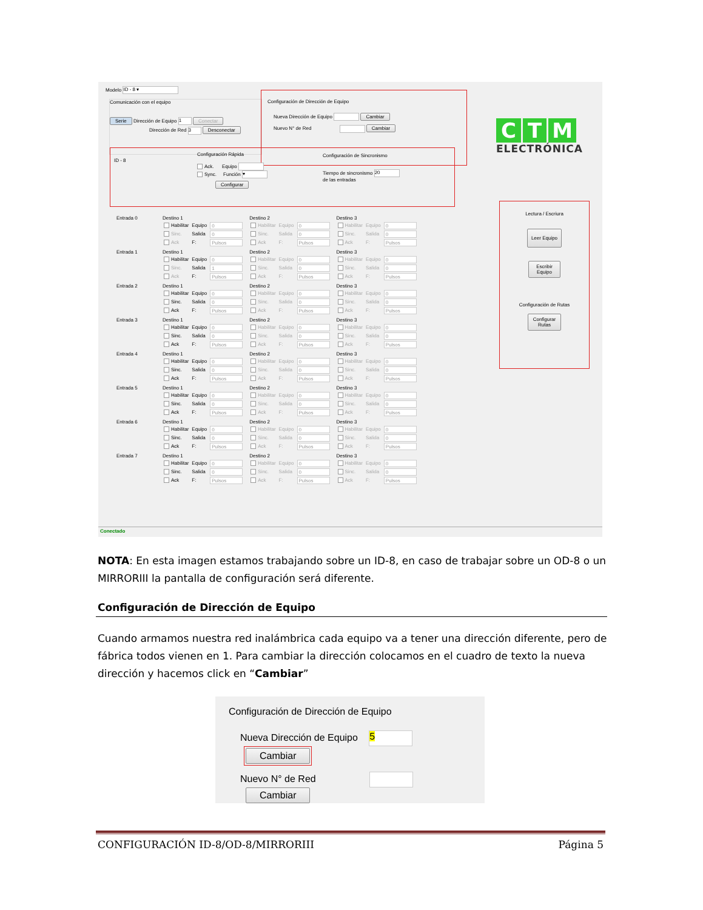Modelo ID - 8 ▾
Comunicación con el equipo
Serie Dirección de Equipo 1 Conectar
Dirección de Red 3 Desconectar
Configuración de Dirección de Equipo
Nueva Dirección de Equipo Cambiar
Nuevo N° de Red Cambiar
ID - 8
Configuración Rápida
Ack. Equipo
Sync. Función ▾
Configurar
Configuración de Sincronismo
Tiempo de sincronismo 20
de las entradas
| Entrada 0 | Destino 1 / Habilitar / Equipo / 0 / / Sinc. / Salida / 0 / / Ack / F: / Pulsos / | Destino 2 / Habilitar / Equipo / 0 / / Sinc. / Salida / 0 / / Ack / F: / Pulsos / | Destino 3 / Habilitar / Equipo / 0 / / Sinc. / Salida / 0 / / Ack / F: / Pulsos / |
| Entrada 1 | Destino 1 / Habilitar / Equipo / 0 / / Sinc. / Salida / 1 / / Ack / F: / Pulsos / | Destino 2 / Habilitar / Equipo / 0 / / Sinc. / Salida / 0 / / Ack / F: / Pulsos / | Destino 3 / Habilitar / Equipo / 0 / / Sinc. / Salida / 0 / / Ack / F: / Pulsos / |
| Entrada 2 | Destino 1 / Habilitar / Equipo / 0 / / Sinc. / Salida / 0 / / Ack / F: / Pulsos / | Destino 2 / Habilitar / Equipo / 0 / / Sinc. / Salida / 0 / / Ack / F: / Pulsos / | Destino 3 / Habilitar / Equipo / 0 / / Sinc. / Salida / 0 / / Ack / F: / Pulsos / |
| Entrada 3 | Destino 1 / Habilitar / Equipo / 0 / / Sinc. / Salida / 0 / / Ack / F: / Pulsos / | Destino 2 / Habilitar / Equipo / 0 / / Sinc. / Salida / 0 / / Ack / F: / Pulsos / | Destino 3 / Habilitar / Equipo / 0 / / Sinc. / Salida / 0 / / Ack / F: / Pulsos / |
| Entrada 4 | Destino 1 / Habilitar / Equipo / 0 / / Sinc. / Salida / 0 / / Ack / F: / Pulsos / | Destino 2 / Habilitar / Equipo / 0 / / Sinc. / Salida / 0 / / Ack / F: / Pulsos / | Destino 3 / Habilitar / Equipo / 0 / / Sinc. / Salida / 0 / / Ack / F: / Pulsos / |
| Entrada 5 | Destino 1 / Habilitar / Equipo / 0 / / Sinc. / Salida / 0 / / Ack / F: / Pulsos / | Destino 2 / Habilitar / Equipo / 0 / / Sinc. / Salida / 0 / / Ack / F: / Pulsos / | Destino 3 / Habilitar / Equipo / 0 / / Sinc. / Salida / 0 / / Ack / F: / Pulsos / |
| Entrada 6 | Destino 1 / Habilitar / Equipo / 0 / / Sinc. / Salida / 0 / / Ack / F: / Pulsos / | Destino 2 / Habilitar / Equipo / 0 / / Sinc. / Salida / 0 / / Ack / F: / Pulsos / | Destino 3 / Habilitar / Equipo / 0 / / Sinc. / Salida / 0 / / Ack / F: / Pulsos / |
| Entrada 7 | Destino 1 / Habilitar / Equipo / 0 / / Sinc. / Salida / 0 / / Ack / F: / Pulsos / | Destino 2 / Habilitar / Equipo / 0 / / Sinc. / Salida / 0 / / Ack / F: / Pulsos / | Destino 3 / Habilitar / Equipo / 0 / / Sinc. / Salida / 0 / / Ack / F: / Pulsos / |
C T M
ELECTRÓNICA
Lectura / Escriura
Leer Equipo
Escribir
Equipo
Configuración de Rutas
Configurar
Rutas
Conectado
NOTA: En esta imagen estamos trabajando sobre un ID-8, en caso de trabajar sobre un OD-8 o un MIRRORIII la pantalla de configuración será diferente.
Configuración de Dirección de Equipo
Cuando armamos nuestra red inalámbrica cada equipo va a tener una dirección diferente, pero de fábrica todos vienen en 1. Para cambiar la dirección colocamos en el cuadro de texto la nueva dirección y hacemos click en “Cambiar”
Configuración de Dirección de Equipo
Nueva Dirección de Equipo 5 Cambiar
Nuevo N° de Red Cambiar
CONFIGURACIÓN ID-8/OD-8/MIRRORIII Página 5